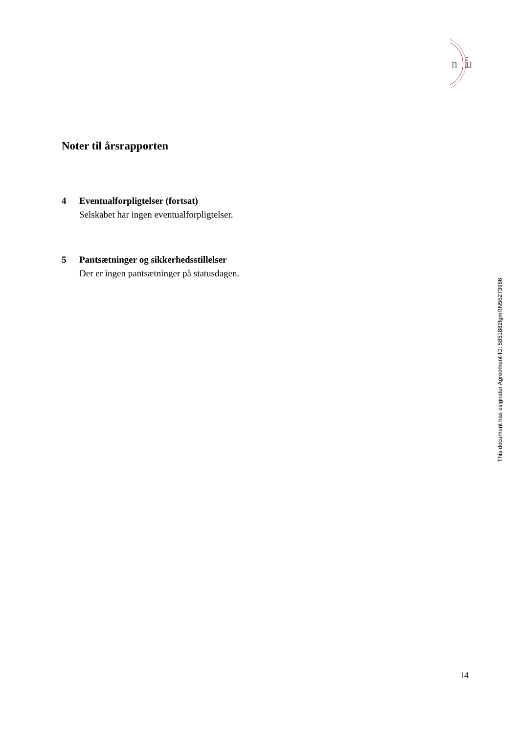n
u
REVI
Noter til årsrapporten
4 Eventualforpligtelser (fortsat)
Selskabet har ingen eventualforpligtelser.
5 Pantsætninger og sikkerhedsstillelser
Der er ingen pantsætninger på statusdagen.
This document has esignatur Agreement-ID: 5851882fgmRN56273986
14